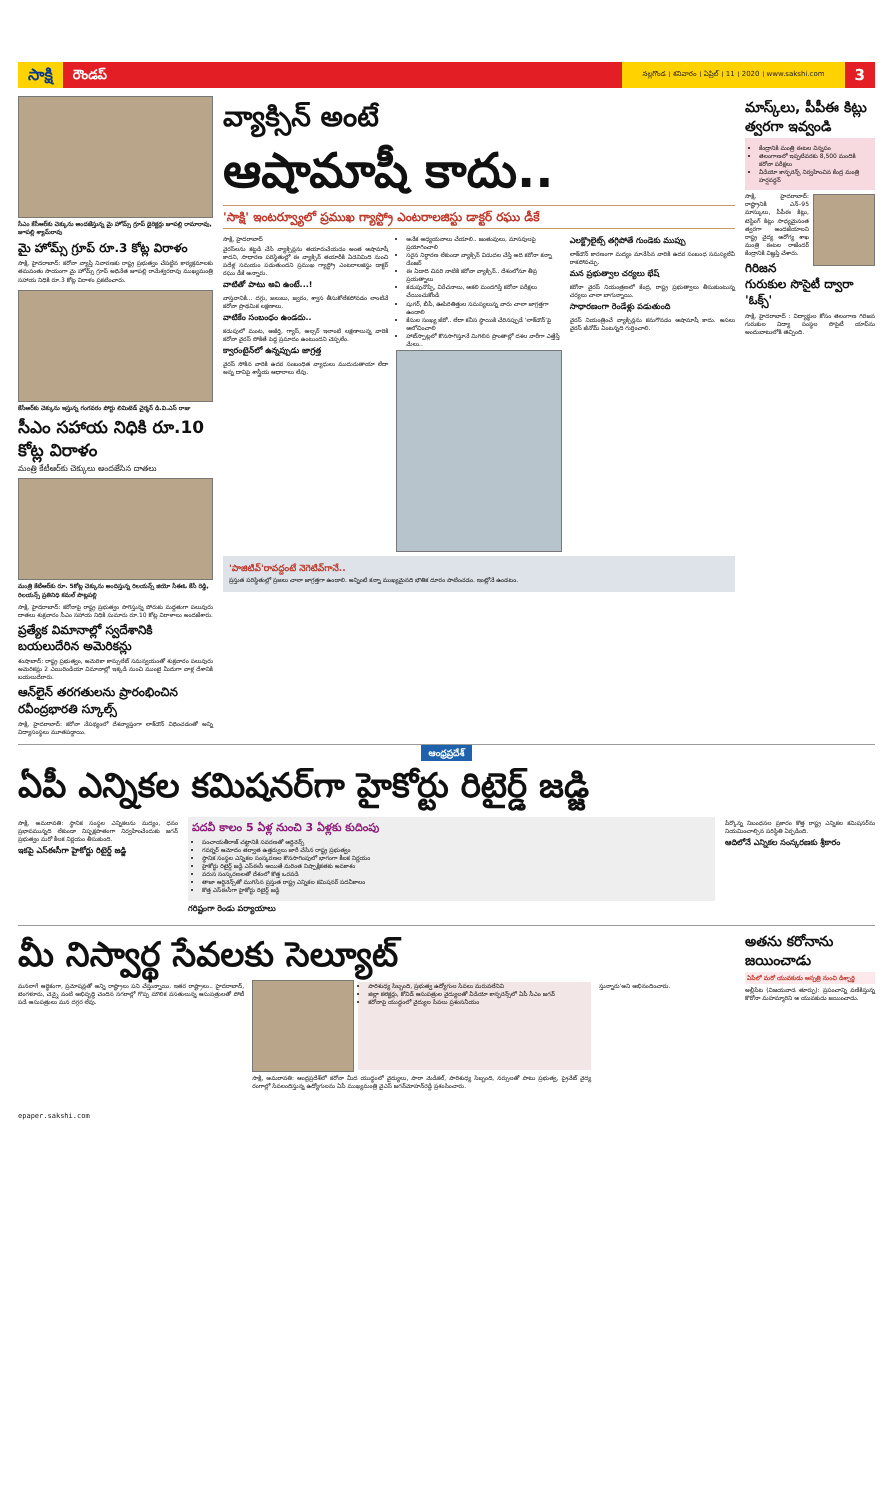సాక్షి రౌండప్ నల్లగొండ । శనివారం । ఏప్రిల్ । 11 । 2020 । www.sakshi.com 3
సీఎం కేసీఆర్‌కు చెక్కును అందజేస్తున్న మై హోమ్స్ గ్రూప్ డైరెక్టర్లు జూపల్లి రామారావు, జూపల్లి శ్యామ్‌రావు
మై హోమ్స్ గ్రూప్ రూ.3 కోట్ల విరాళం
సాక్షి, హైదరాబాద్: కరోనా వ్యాప్తి నివారణకు రాష్ట్ర ప్రభుత్వం చేపట్టిన కార్యక్రమాలకు తమవంతు సాయంగా మై హోమ్స్ గ్రూప్ అధినేత జూపల్లి రామేశ్వరరావు ముఖ్యమంత్రి సహాయ నిధికి రూ.3 కోట్ల విరాళం ప్రకటించారు.
కేసీఆర్‌కు చెక్కును ఇస్తున్న గంగవరం పోర్టు లిమిటెడ్ చైర్మన్ డి.వి.ఎస్ రాజు
సీఎం సహాయ నిధికి రూ.10 కోట్ల విరాళం
మంత్రి కేటీఆర్‌కు చెక్కులు అందజేసిన దాతలు
మంత్రి కేటీఆర్‌కు రూ. 5కోట్ల చెక్కును అందిస్తున్న రిలయన్స్ జియో సీఈఓ కేసీ రెడ్డి, రిలయన్స్ ప్రతినిధి కమల్ పొట్లపల్లి
సాక్షి, హైదరాబాద్: కరోనాపై రాష్ట్ర ప్రభుత్వం సాగిస్తున్న పోరుకు మద్దతుగా పలువురు దాతలు శుక్రవారం సీఎం సహాయ నిధికి సుమారు రూ.10 కోట్ల విరాళాలు అందజేశారు.
ప్రత్యేక విమానాల్లో స్వదేశానికి బయలుదేరిన అమెరికన్లు
శంషాబాద్: రాష్ట్ర ప్రభుత్వం, అమెరికా కాన్సులేట్ సమన్వయంతో శుక్రవారం పలువురు అమెరికన్లు 2 ఎయిరిండియా విమానాల్లో ఇక్కడి నుంచి ముంబై మీదుగా వాళ్ల దేశానికి బయలుదేరారు.
ఆన్‌లైన్ తరగతులను ప్రారంభించిన రవీంద్రభారతి స్కూల్స్
సాక్షి, హైదరాబాద్: కరోనా నేపథ్యంలో దేశవ్యాప్తంగా లాక్‌డౌన్ విధించడంతో అన్ని విద్యాసంస్థలు మూతపడ్డాయి.
వ్యాక్సిన్ అంటే
ఆషామాషీ కాదు..
'సాక్షి' ఇంటర్వ్యూలో ప్రముఖ గ్యాస్ట్రో ఎంటరాలజిస్టు డాక్టర్ రఘు డీకే
సాక్షి, హైదరాబాద్
వైరస్‌లను కట్టడి చేసే వ్యాక్సిన్లను తయారుచేయడం అంత ఆషామాషీ కాదని, సాధారణ పరిస్థితుల్లో ఈ వ్యాక్సిన్ తయారీకి ఏడెనిమిది నుంచి పదేళ్ల సమయం పడుతుందని ప్రముఖ గ్యాస్ట్రో ఎంటరాలజిస్టు డాక్టర్ రఘు డీకే అన్నారు.
వాటితో పాటు అవి ఉంటే...!
వాస్తవానికి... దగ్గు, జలుబు, జ్వరం, శ్వాస తీసుకోలేకపోవడం లాంటివే కరోనా ప్రాథమిక లక్షణాలు.
వాటికేం సంబంధం ఉండదు..
కడుపులో మంట, అజీర్తి, గ్యాస్, అల్సర్ ఇలాంటి లక్షణాలున్న వారికి కరోనా వైరస్ సోకితే పెద్ద ప్రమాదం ఉంటుందని చెప్పలేం.
క్వారంటైన్‌లో ఉన్నప్పుడు జాగ్రత్త
వైరస్ సోకిన వారికి ఉదర సంబంధిత వ్యాధులు ముదురుతాయా లేదా అన్న దానిపై శాస్త్రీయ ఆధారాలు లేవు.
అనేక అధ్యయనాలు చేయాలి.. జంతువులు, మానవులపై ప్రయోగించాలి
సరైన నిర్ధారణ లేకుండా వ్యాక్సిన్ విడుదల చేస్తే అది కరోనా కన్నా డేంజర్
ఈ ఏడాది చివరి నాటికి కరోనా వ్యాక్సిన్.. దేశంలోనూ తీవ్ర ప్రయత్నాలు
కడుపునొప్పి, విరేచనాలు, ఆకలి మందగిస్తే కరోనా పరీక్షలు చేయించుకోండి
షుగర్, బీపీ, ఊపిరితిత్తుల సమస్యలున్న వారు చాలా జాగ్రత్తగా ఉండాలి
కేసుల సంఖ్య జీరో.. లేదా కనీస స్థాయికి చేరినప్పుడే 'లాక్‌డౌన్'పై ఆలోచించాలి
హాట్‌స్పాట్లలో కొనసాగిస్తూనే మిగిలిన ప్రాంతాల్లో దశల వారీగా ఎత్తేస్తే మేలు..
ఎలక్ట్రొలైట్స్ తగ్గిపోతే గుండెకు ముప్పు
లాక్‌డౌన్ కారణంగా మద్యం మానేసిన వారికి ఉదర సంబంధ సమస్యలేవీ రాకపోవచ్చు.
మన ప్రభుత్వాల చర్యలు భేష్
కరోనా వైరస్ నియంత్రణలో కేంద్ర, రాష్ట్ర ప్రభుత్వాలు తీసుకుంటున్న చర్యలు చాలా బాగున్నాయి.
సాధారణంగా రెండేళ్లు పడుతుంది
వైరస్ నియంత్రించే వ్యాక్సిన్లను కనుగొనడం ఆషామాషీ కాదు. అసలు వైరస్ జీనోమ్ ఏంటన్నది గుర్తించాలి.
'పాజిటివ్'రావద్దంటే నెగెటివ్‌గానే..
ప్రస్తుత పరిస్థితుల్లో ప్రజలు చాలా జాగ్రత్తగా ఉండాలి. అన్నింటి కన్నా ముఖ్యమైనది భౌతిక దూరం పాటించడం. ఇంట్లోనే ఉండటం.
మాస్క్‌లు, పీపీఈ కిట్లు త్వరగా ఇవ్వండి
కేంద్రానికి మంత్రి ఈటల విన్నపం
తెలంగాణలో ఇప్పటివరకు 8,500 మందికి కరోనా పరీక్షలు
వీడియో కాన్ఫరెన్స్ నిర్వహించిన కేంద్ర మంత్రి హర్షవర్ధన్
సాక్షి, హైదరాబాద్: రాష్ట్రానికి ఎన్–95 మాస్కులు, పీపీఈ కిట్లు, టెస్టింగ్ కిట్లు సాధ్యమైనంత త్వరగా అందజేయాలని రాష్ట్ర వైద్య ఆరోగ్య శాఖ మంత్రి ఈటల రాజేందర్ కేంద్రానికి విజ్ఞప్తి చేశారు.
గిరిజన గురుకుల సొసైటీ ద్వారా 'ఓక్స్'
సాక్షి, హైదరాబాద్ : విద్యార్థుల కోసం తెలంగాణ గిరిజన గురుకుల విద్యా సంస్థల సొసైటీ యాప్‌ను అందుబాటులోకి తెచ్చింది.
ఆంధ్రప్రదేశ్
ఏపీ ఎన్నికల కమిషనర్‌గా హైకోర్టు రిటైర్డ్ జడ్జి
సాక్షి, అమరావతి: స్థానిక సంస్థల ఎన్నికలను మద్యం, ధనం ప్రభావమున్నది లేకుండా నిష్పక్షపాతంగా నిర్వహించేందుకు జగన్ ప్రభుత్వం మరో కీలక నిర్ణయం తీసుకుంది.
ఇకపై ఎస్‌ఈసీగా హైకోర్టు రిటైర్డ్ జడ్జి
పదవీ కాలం 5 ఏళ్ల నుంచి 3 ఏళ్లకు కుదింపు
పంచాయతీరాజ్ చట్టానికి సవరణతో ఆర్డినెన్స్
గవర్నర్ ఆమోదం తర్వాత ఉత్తర్వులు జారీ చేసిన రాష్ట్ర ప్రభుత్వం
స్థానిక సంస్థల ఎన్నికల సంస్కరణల కొనసాగింపులో భాగంగా కీలక నిర్ణయం
హైకోర్టు రిటైర్డ్ జడ్జి ఎస్‌ఈసీ అయితే మరింత నిష్పాక్షికతకు అవకాశం
వరుస సంస్కరణలతో దేశంలో కొత్త ఒరవడి
తాజా ఆర్డినెన్స్‌తో ముగిసిన ప్రస్తుత రాష్ట్ర ఎన్నికల కమిషనర్ పదవీకాలం
కొత్త ఎస్‌ఈసీగా హైకోర్టు రిటైర్డ్ జడ్జి
గరిష్టంగా రెండు పర్యాయాలు
పేర్కొన్న నిబంధనల ప్రకారం కొత్త రాష్ట్ర ఎన్నికల కమిషనర్‌ను నియమించాల్సిన పరిస్థితి ఏర్పడింది.
ఆదిలోనే ఎన్నికల సంస్కరణకు శ్రీకారం
మీ నిస్వార్థ సేవలకు సెల్యూట్
మనలాగే ఆర్థికంగా, ప్రమోషన్లతో అన్ని రాష్ట్రాలు పని చేస్తున్నాయి. ఇతర రాష్ట్రాలు.. హైదరాబాద్, బెంగళూరు, చెన్నై వంటి అభివృద్ధి చెందిన నగరాల్లో గొప్ప మౌలిక వసతులున్న ఆసుపత్రులతో పోటీ పడే ఆసుపత్రులు మన దగ్గర లేవు.
పారిశుధ్య సిబ్బంది, ప్రభుత్వ ఉద్యోగుల సేవలు మరువలేనివి
జిల్లా కలెక్టర్లు, కోవిడ్ ఆసుపత్రుల వైద్యులతో వీడియో కాన్ఫరెన్స్‌లో ఏపీ సీఎం జగన్
కరోనాపై యుద్ధంలో వైద్యుల సేవలు ప్రశంసనీయం
సాక్షి, అమరావతి: ఆంధ్రప్రదేశ్‌లో కరోనా మీద యుద్ధంలో వైద్యులు, పారా మెడికల్, పారిశుధ్య సిబ్బంది, నర్సులతో పాటు ప్రభుత్వ, ప్రైవేట్ వైద్య రంగాల్లో సేవలందిస్తున్న ఉద్యోగులను ఏపీ ముఖ్యమంత్రి వైఎస్ జగన్‌మోహన్‌రెడ్డి ప్రశంసించారు.
స్తున్నారు'అని అభినందించారు.
అతను కరోనాను జయించాడు
ఏపీలో మరో యువకుడు ఆస్పత్రి నుంచి డిశ్చార్జి
అల్లీపేట (విజయవాడ తూర్పు): ప్రపంచాన్ని వణికిస్తున్న కొరోనా మహమ్మారిని ఆ యువకుడు జయించాడు.
epaper.sakshi.com